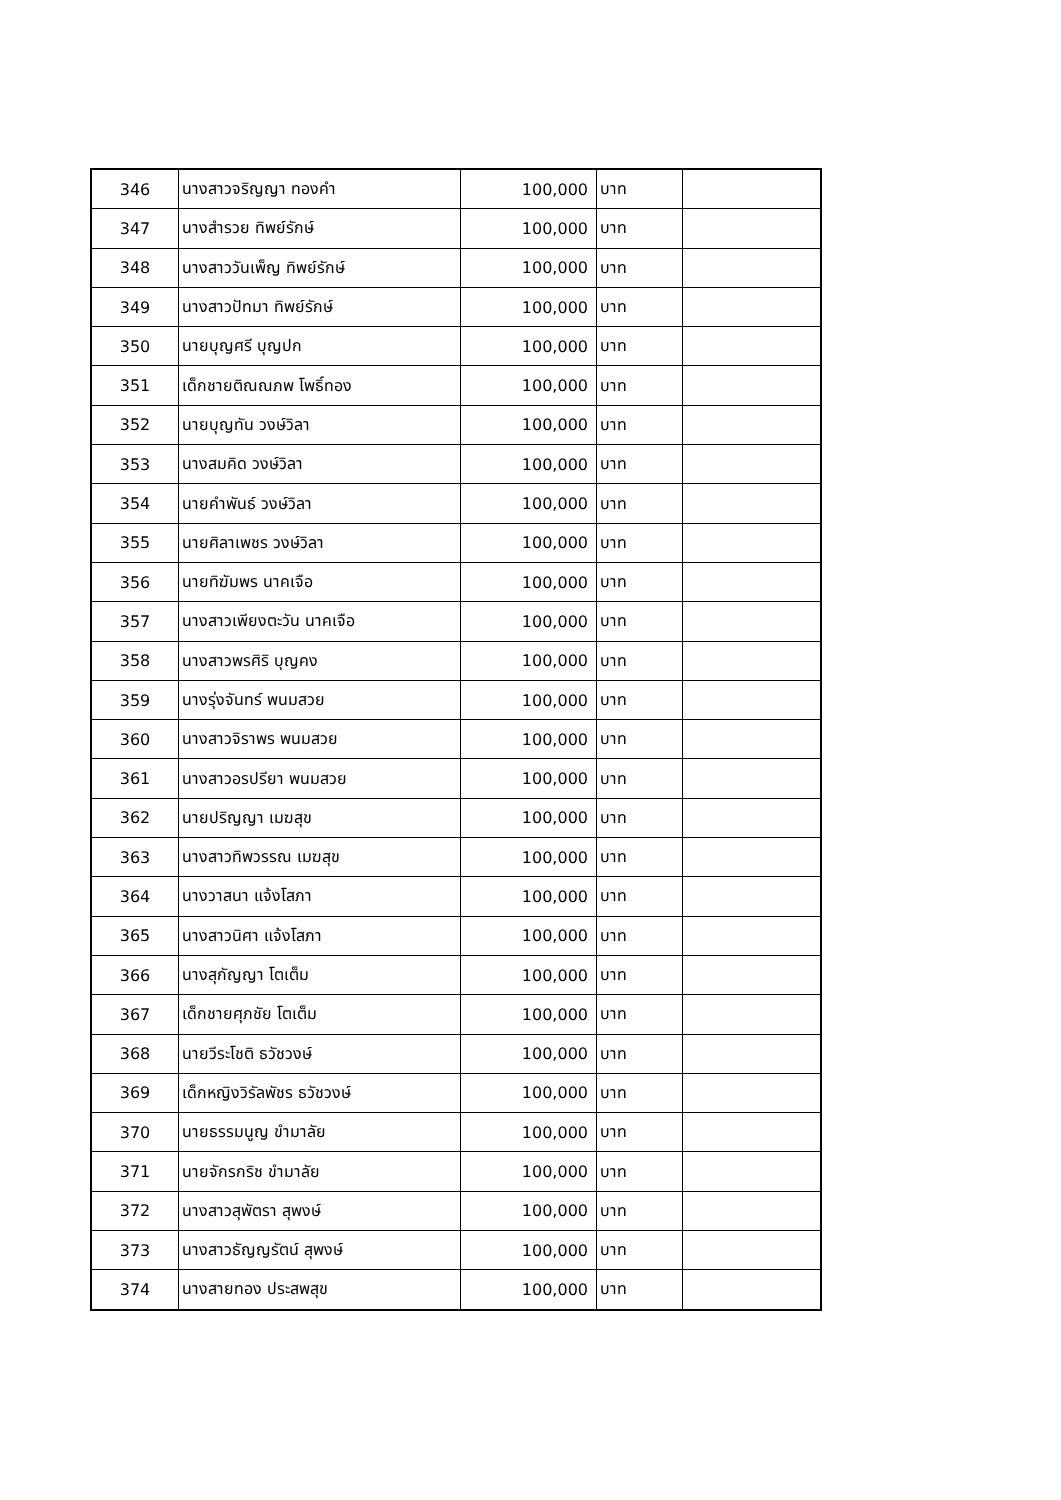| 346 | นางสาวจริญญา ทองคำ | 100,000 | บาท | |
| 347 | นางสำรวย ทิพย์รักษ์ | 100,000 | บาท | |
| 348 | นางสาววันเพ็ญ ทิพย์รักษ์ | 100,000 | บาท | |
| 349 | นางสาวปัทมา ทิพย์รักษ์ | 100,000 | บาท | |
| 350 | นายบุญศรี บุญปก | 100,000 | บาท | |
| 351 | เด็กชายติณณภพ โพธิ์ทอง | 100,000 | บาท | |
| 352 | นายบุญทัน วงษ์วิลา | 100,000 | บาท | |
| 353 | นางสมคิด วงษ์วิลา | 100,000 | บาท | |
| 354 | นายคำพันธ์ วงษ์วิลา | 100,000 | บาท | |
| 355 | นายศิลาเพชร วงษ์วิลา | 100,000 | บาท | |
| 356 | นายทิฆัมพร นาคเจือ | 100,000 | บาท | |
| 357 | นางสาวเพียงตะวัน นาคเจือ | 100,000 | บาท | |
| 358 | นางสาวพรศิริ บุญคง | 100,000 | บาท | |
| 359 | นางรุ่งจันทร์ พนมสวย | 100,000 | บาท | |
| 360 | นางสาวจิราพร พนมสวย | 100,000 | บาท | |
| 361 | นางสาวอรปรียา พนมสวย | 100,000 | บาท | |
| 362 | นายปริญญา เมฆสุข | 100,000 | บาท | |
| 363 | นางสาวทิพวรรณ เมฆสุข | 100,000 | บาท | |
| 364 | นางวาสนา แจ้งโสภา | 100,000 | บาท | |
| 365 | นางสาวนิศา แจ้งโสภา | 100,000 | บาท | |
| 366 | นางสุกัญญา โตเต็ม | 100,000 | บาท | |
| 367 | เด็กชายศุภชัย โตเต็ม | 100,000 | บาท | |
| 368 | นายวีระโชติ ธวัชวงษ์ | 100,000 | บาท | |
| 369 | เด็กหญิงวิรัลพัชร ธวัชวงษ์ | 100,000 | บาท | |
| 370 | นายธรรมนูญ ขำมาลัย | 100,000 | บาท | |
| 371 | นายจักรกริช ขำมาลัย | 100,000 | บาท | |
| 372 | นางสาวสุพัตรา สุพงษ์ | 100,000 | บาท | |
| 373 | นางสาวธัญญรัตน์ สุพงษ์ | 100,000 | บาท | |
| 374 | นางสายทอง ประสพสุข | 100,000 | บาท | |